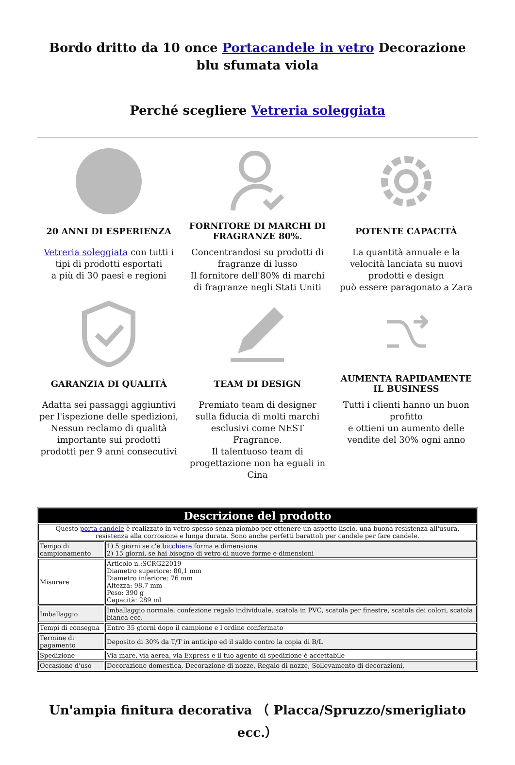Bordo dritto da 10 once Portacandele in vetro Decorazione blu sfumata viola
Perché scegliere Vetreria soleggiata
20 ANNI DI ESPERIENZA
Vetreria soleggiata con tutti i tipi di prodotti esportati
a più di 30 paesi e regioni
FORNITORE DI MARCHI DI FRAGRANZE 80%.
Concentrandosi su prodotti di fragranze di lusso
Il fornitore dell'80% di marchi di fragranze negli Stati Uniti
POTENTE CAPACITÀ
La quantità annuale e la velocità lanciata su nuovi prodotti e design
può essere paragonato a Zara
GARANZIA DI QUALITÀ
Adatta sei passaggi aggiuntivi per l'ispezione delle spedizioni, Nessun reclamo di qualità importante sui prodotti prodotti per 9 anni consecutivi
TEAM DI DESIGN
Premiato team di designer sulla fiducia di molti marchi esclusivi come NEST Fragrance.
Il talentuoso team di progettazione non ha eguali in Cina
AUMENTA RAPIDAMENTE IL BUSINESS
Tutti i clienti hanno un buon profitto
e ottieni un aumento delle vendite del 30% ogni anno
| Descrizione del prodotto | |
| --- | --- |
| Questo porta candele è realizzato in vetro spesso senza piombo per ottenere un aspetto liscio, una buona resistenza all'usura, resistenza alla corrosione e lunga durata. Sono anche perfetti barattoli per candele per fare candele. | |
| Tempo di campionamento | 1) 5 giorni se c'è bicchiere forma e dimensione 2) 15 giorni, se hai bisogno di vetro di nuove forme e dimensioni |
| Misurare | Articolo n.:SCRG22019 Diametro superiore: 80,1 mm Diametro inferiore: 76 mm Altezza: 98,7 mm Peso: 390 g Capacità: 289 ml |
| Imballaggio | Imballaggio normale, confezione regalo individuale, scatola in PVC, scatola per finestre, scatola dei colori, scatola bianca ecc. |
| Tempi di consegna | Entro 35 giorni dopo il campione e l'ordine confermato |
| Termine di pagamento | Deposito di 30% da T/T in anticipo ed il saldo contro la copia di B/L |
| Spedizione | Via mare, via aerea, via Express e il tuo agente di spedizione è accettabile |
| Occasione d'uso | Decorazione domestica, Decorazione di nozze, Regalo di nozze, Sollevamento di decorazioni, |
Un'ampia finitura decorativa （ Placca/Spruzzo/smerigliato ecc.）